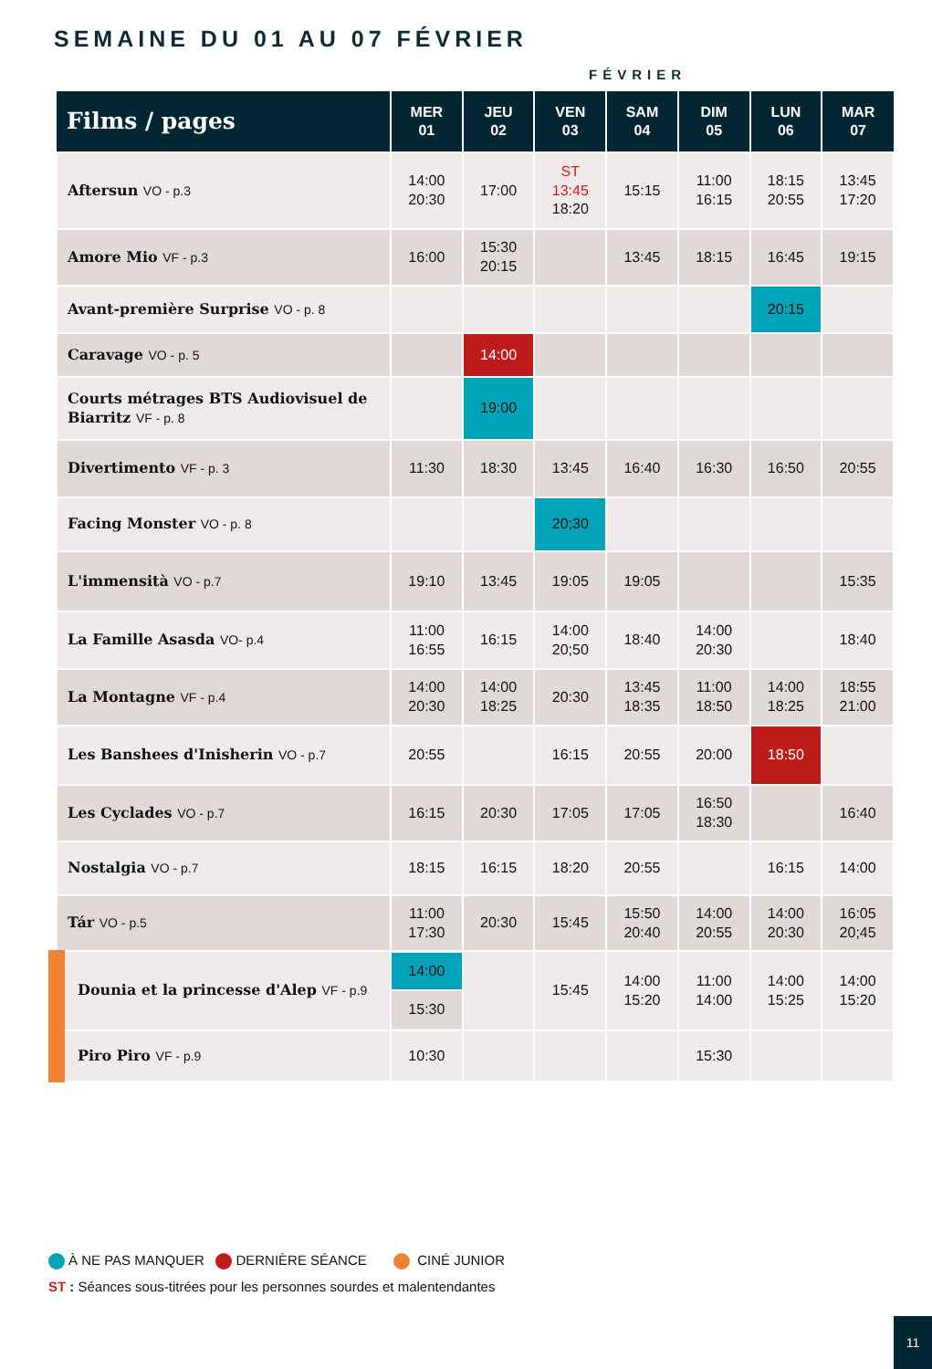SEMAINE DU 01 AU 07 FÉVRIER
FÉVRIER
| Films / pages | MER 01 | JEU 02 | VEN 03 | SAM 04 | DIM 05 | LUN 06 | MAR 07 |
| --- | --- | --- | --- | --- | --- | --- | --- |
| Aftersun VO - p.3 | 14:00 20:30 | 17:00 | ST 13:45 18:20 | 15:15 | 11:00 16:15 | 18:15 20:55 | 13:45 17:20 |
| Amore Mio VF - p.3 | 16:00 | 15:30 20:15 | | 13:45 | 18:15 | 16:45 | 19:15 |
| Avant-première Surprise VO - p. 8 | | | | | | 20:15 | |
| Caravage VO - p. 5 | | 14:00 | | | | | |
| Courts métrages BTS Audiovisuel de Biarritz VF - p. 8 | | 19:00 | | | | | |
| Divertimento VF - p. 3 | 11:30 | 18:30 | 13:45 | 16:40 | 16:30 | 16:50 | 20:55 |
| Facing Monster VO - p. 8 | | | 20;30 | | | | |
| L'immensità VO - p.7 | 19:10 | 13:45 | 19:05 | 19:05 | | | 15:35 |
| La Famille Asasda VO- p.4 | 11:00 16:55 | 16:15 | 14:00 20;50 | 18:40 | 14:00 20:30 | | 18:40 |
| La Montagne VF - p.4 | 14:00 20:30 | 14:00 18:25 | 20:30 | 13:45 18:35 | 11:00 18:50 | 14:00 18:25 | 18:55 21:00 |
| Les Banshees d'Inisherin VO - p.7 | 20:55 | | 16:15 | 20:55 | 20:00 | 18:50 | |
| Les Cyclades VO - p.7 | 16:15 | 20:30 | 17:05 | 17:05 | 16:50 18:30 | | 16:40 |
| Nostalgia VO - p.7 | 18:15 | 16:15 | 18:20 | 20:55 | | 16:15 | 14:00 |
| Tár VO - p.5 | 11:00 17:30 | 20:30 | 15:45 | 15:50 20:40 | 14:00 20:55 | 14:00 20:30 | 16:05 20;45 |
| Dounia et la princesse d'Alep VF - p.9 | 14:00 15:30 | | 15:45 | 14:00 15:20 | 11:00 14:00 | 14:00 15:25 | 14:00 15:20 |
| Piro Piro VF - p.9 | 10:30 | | | | 15:30 | | |
À NE PAS MANQUER DERNIÈRE SÉANCE CINÉ JUNIOR
ST : Séances sous-titrées pour les personnes sourdes et malentendantes
11